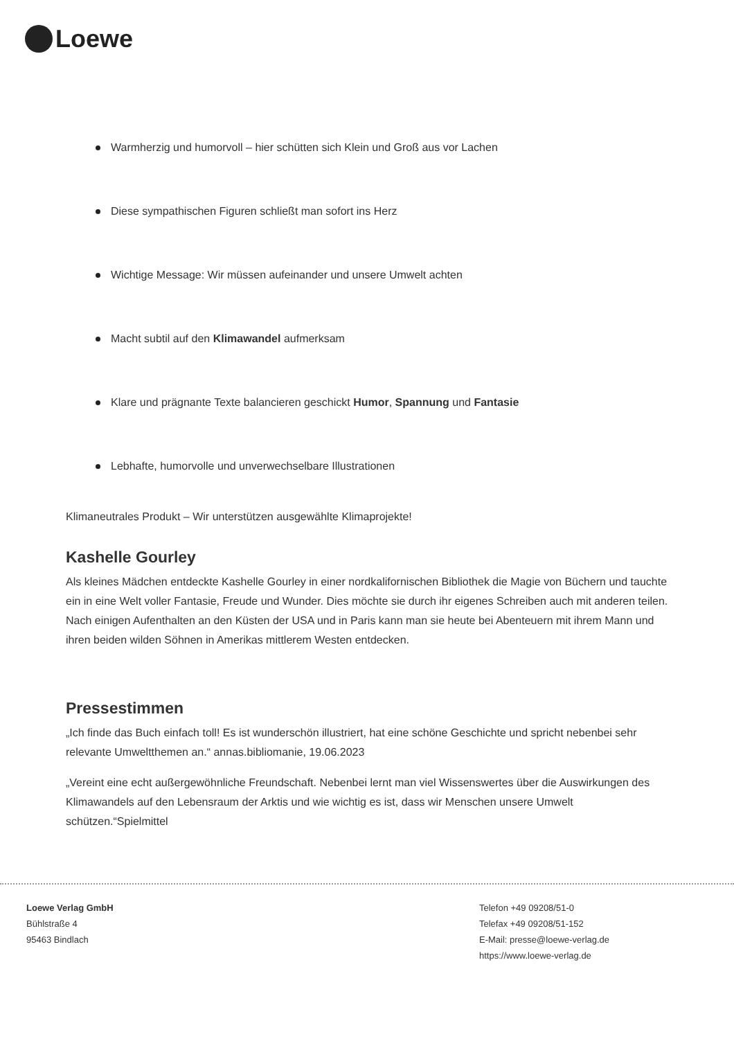Loewe
Warmherzig und humorvoll – hier schütten sich Klein und Groß aus vor Lachen
Diese sympathischen Figuren schließt man sofort ins Herz
Wichtige Message: Wir müssen aufeinander und unsere Umwelt achten
Macht subtil auf den Klimawandel aufmerksam
Klare und prägnante Texte balancieren geschickt Humor, Spannung und Fantasie
Lebhafte, humorvolle und unverwechselbare Illustrationen
Klimaneutrales Produkt – Wir unterstützen ausgewählte Klimaprojekte!
Kashelle Gourley
Als kleines Mädchen entdeckte Kashelle Gourley in einer nordkalifornischen Bibliothek die Magie von Büchern und tauchte ein in eine Welt voller Fantasie, Freude und Wunder. Dies möchte sie durch ihr eigenes Schreiben auch mit anderen teilen. Nach einigen Aufenthalten an den Küsten der USA und in Paris kann man sie heute bei Abenteuern mit ihrem Mann und ihren beiden wilden Söhnen in Amerikas mittlerem Westen entdecken.
Pressestimmen
„Ich finde das Buch einfach toll! Es ist wunderschön illustriert, hat eine schöne Geschichte und spricht nebenbei sehr relevante Umweltthemen an.“ annas.bibliomanie, 19.06.2023
„Vereint eine echt außergewöhnliche Freundschaft. Nebenbei lernt man viel Wissenswertes über die Auswirkungen des Klimawandels auf den Lebensraum der Arktis und wie wichtig es ist, dass wir Menschen unsere Umwelt schützen.“Spielmittel
Loewe Verlag GmbH
Bühlstraße 4
95463 Bindlach
Telefon +49 09208/51-0
Telefax +49 09208/51-152
E-Mail: presse@loewe-verlag.de
https://www.loewe-verlag.de